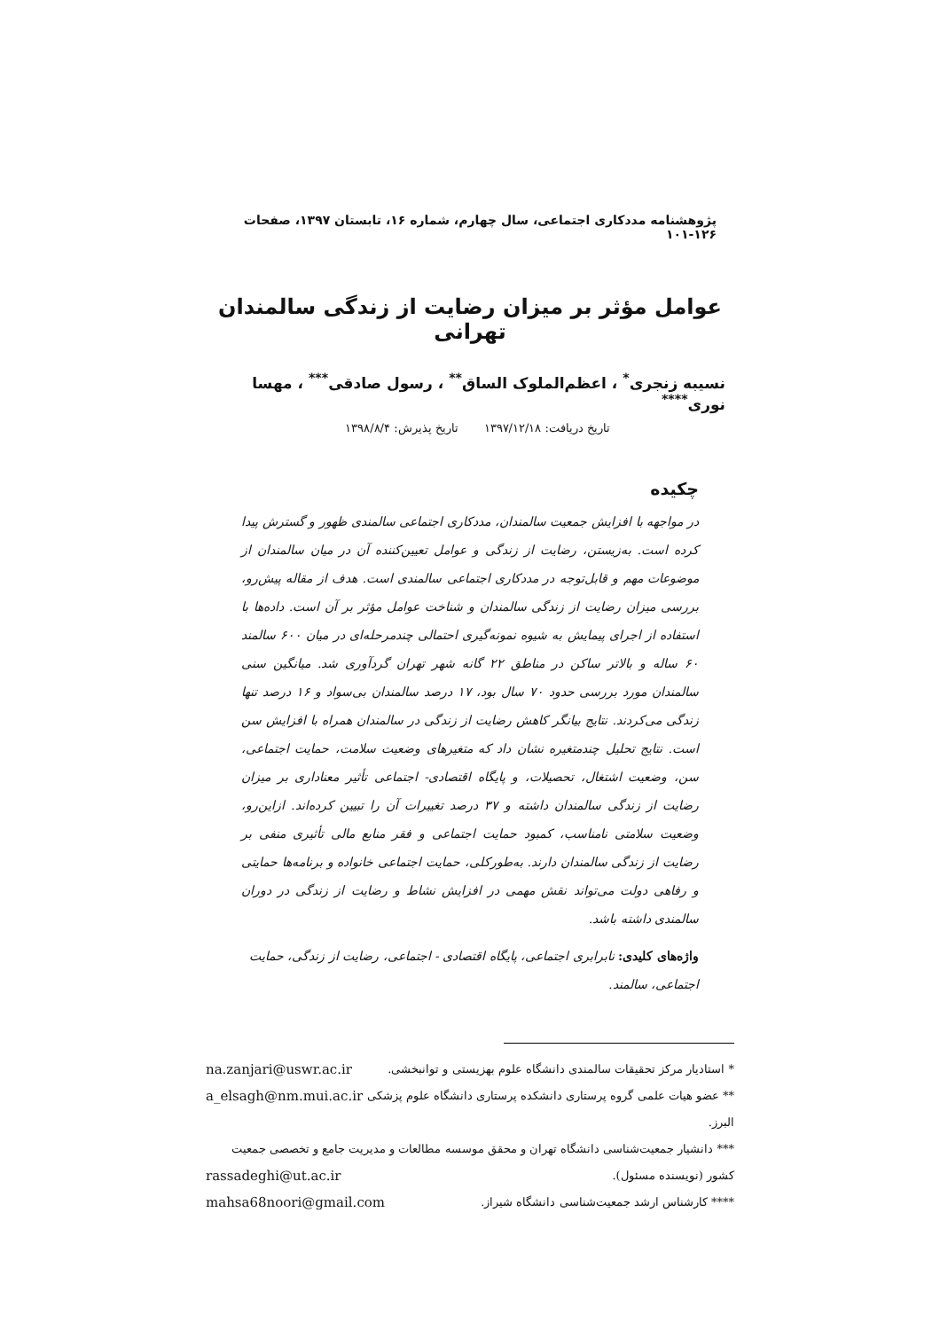پژوهشنامه مددکاری اجتماعی، سال چهارم، شماره ۱۶، تابستان ۱۳۹۷، صفحات ۱۲۶-۱۰۱
عوامل مؤثر بر میزان رضایت از زندگی سالمندان تهرانی
نسیبه زنجری<sup>*</sup> ، اعظم‌الملوک الساق<sup>**</sup> ، رسول صادقی<sup>***</sup> ، مهسا نوری<sup>****</sup>
تاریخ دریافت: ۱۳۹۷/۱۲/۱۸ تاریخ پذیرش: ۱۳۹۸/۸/۴
چکیده
در مواجهه با افزایش جمعیت سالمندان، مددکاری اجتماعی سالمندی ظهور و گسترش پیدا کرده است. به‌زیستن، رضایت از زندگی و عوامل تعیین‌کننده آن در میان سالمندان از موضوعات مهم و قابل‌توجه در مددکاری اجتماعی سالمندی است. هدف از مقاله پیش‌رو، بررسی میزان رضایت از زندگی سالمندان و شناخت عوامل مؤثر بر آن است. داده‌ها با استفاده از اجرای پیمایش به شیوه نمونه‌گیری احتمالی چندمرحله‌ای در میان ۶۰۰ سالمند ۶۰ ساله و بالاتر ساکن در مناطق ۲۲ گانه شهر تهران گردآوری شد. میانگین سنی سالمندان مورد بررسی حدود ۷۰ سال بود، ۱۷ درصد سالمندان بی‌سواد و ۱۶ درصد تنها زندگی می‌کردند. نتایج بیانگر کاهش رضایت از زندگی در سالمندان همراه با افزایش سن است. نتایج تحلیل چندمتغیره نشان داد که متغیرهای وضعیت سلامت، حمایت اجتماعی، سن، وضعیت اشتغال، تحصیلات، و پایگاه اقتصادی- اجتماعی تأثیر معناداری بر میزان رضایت از زندگی سالمندان داشته و ۳۷ درصد تغییرات آن را تبیین کرده‌اند. ازاین‌رو، وضعیت سلامتی نامناسب، کمبود حمایت اجتماعی و فقر منابع مالی تأثیری منفی بر رضایت از زندگی سالمندان دارند. به‌طورکلی، حمایت اجتماعی خانواده و برنامه‌ها حمایتی و رفاهی دولت می‌تواند نقش مهمی در افزایش نشاط و رضایت از زندگی در دوران سالمندی داشته باشد.
واژه‌های کلیدی: نابرابری اجتماعی، پایگاه اقتصادی - اجتماعی، رضایت از زندگی، حمایت اجتماعی، سالمند.
* استادیار مرکز تحقیقات سالمندی دانشگاه علوم بهزیستی و توانبخشی. na.zanjari@uswr.ac.ir
** عضو هیات علمی گروه پرستاری دانشکده پرستاری دانشگاه علوم پزشکی البرز. a_elsagh@nm.mui.ac.ir
*** دانشیار جمعیت‌شناسی دانشگاه تهران و محقق موسسه مطالعات و مدیریت جامع و تخصصی جمعیت
کشور (نویسنده مسئول). rassadeghi@ut.ac.ir
**** کارشناس ارشد جمعیت‌شناسی دانشگاه شیراز. mahsa68noori@gmail.com